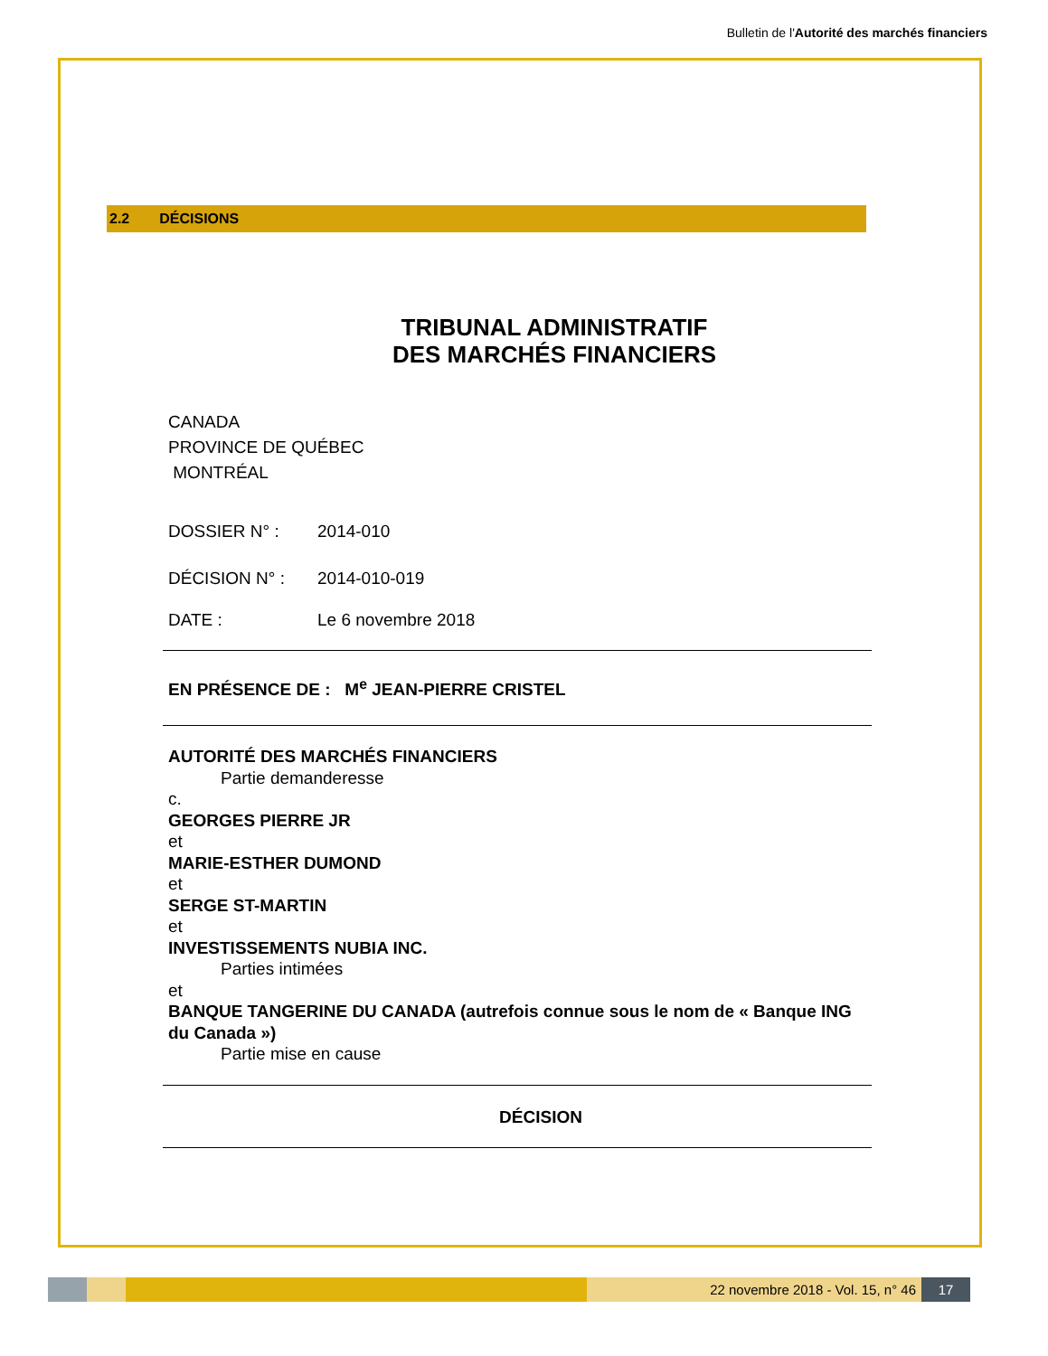Bulletin de l'Autorité des marchés financiers
2.2 DÉCISIONS
TRIBUNAL ADMINISTRATIF
DES MARCHÉS FINANCIERS
CANADA
PROVINCE DE QUÉBEC
MONTRÉAL
DOSSIER N° : 2014-010
DÉCISION N° : 2014-010-019
DATE : Le 6 novembre 2018
EN PRÉSENCE DE : M<sup>e</sup> JEAN-PIERRE CRISTEL
AUTORITÉ DES MARCHÉS FINANCIERS
Partie demanderesse
c.
GEORGES PIERRE JR
et
MARIE-ESTHER DUMOND
et
SERGE ST-MARTIN
et
INVESTISSEMENTS NUBIA INC.
Parties intimées
et
BANQUE TANGERINE DU CANADA (autrefois connue sous le nom de « Banque ING du Canada »)
Partie mise en cause
DÉCISION
22 novembre 2018 - Vol. 15, n° 46
17